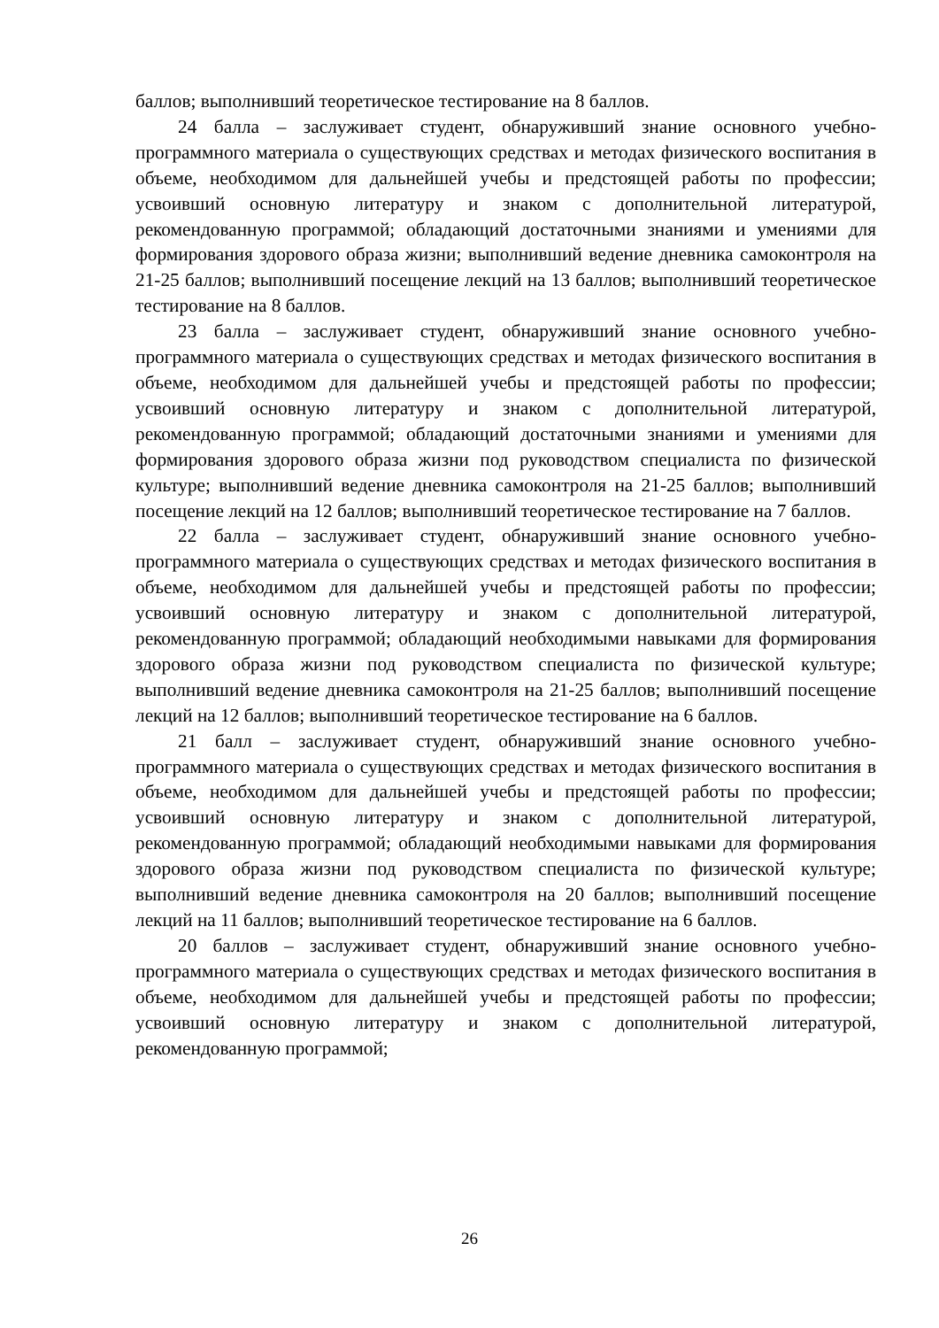баллов; выполнивший теоретическое тестирование на 8 баллов.
24 балла – заслуживает студент, обнаруживший знание основного учебно-программного материала о существующих средствах и методах физического воспитания в объеме, необходимом для дальнейшей учебы и предстоящей работы по профессии; усвоивший основную литературу и знаком с дополнительной литературой, рекомендованную программой; обладающий достаточными знаниями и умениями для формирования здорового образа жизни; выполнивший ведение дневника самоконтроля на 21-25 баллов; выполнивший посещение лекций на 13 баллов; выполнивший теоретическое тестирование на 8 баллов.
23 балла – заслуживает студент, обнаруживший знание основного учебно-программного материала о существующих средствах и методах физического воспитания в объеме, необходимом для дальнейшей учебы и предстоящей работы по профессии; усвоивший основную литературу и знаком с дополнительной литературой, рекомендованную программой; обладающий достаточными знаниями и умениями для формирования здорового образа жизни под руководством специалиста по физической культуре; выполнивший ведение дневника самоконтроля на 21-25 баллов; выполнивший посещение лекций на 12 баллов; выполнивший теоретическое тестирование на 7 баллов.
22 балла – заслуживает студент, обнаруживший знание основного учебно-программного материала о существующих средствах и методах физического воспитания в объеме, необходимом для дальнейшей учебы и предстоящей работы по профессии; усвоивший основную литературу и знаком с дополнительной литературой, рекомендованную программой; обладающий необходимыми навыками для формирования здорового образа жизни под руководством специалиста по физической культуре; выполнивший ведение дневника самоконтроля на 21-25 баллов; выполнивший посещение лекций на 12 баллов; выполнивший теоретическое тестирование на 6 баллов.
21 балл – заслуживает студент, обнаруживший знание основного учебно-программного материала о существующих средствах и методах физического воспитания в объеме, необходимом для дальнейшей учебы и предстоящей работы по профессии; усвоивший основную литературу и знаком с дополнительной литературой, рекомендованную программой; обладающий необходимыми навыками для формирования здорового образа жизни под руководством специалиста по физической культуре; выполнивший ведение дневника самоконтроля на 20 баллов; выполнивший посещение лекций на 11 баллов; выполнивший теоретическое тестирование на 6 баллов.
20 баллов – заслуживает студент, обнаруживший знание основного учебно-программного материала о существующих средствах и методах физического воспитания в объеме, необходимом для дальнейшей учебы и предстоящей работы по профессии; усвоивший основную литературу и знаком с дополнительной литературой, рекомендованную программой;
26